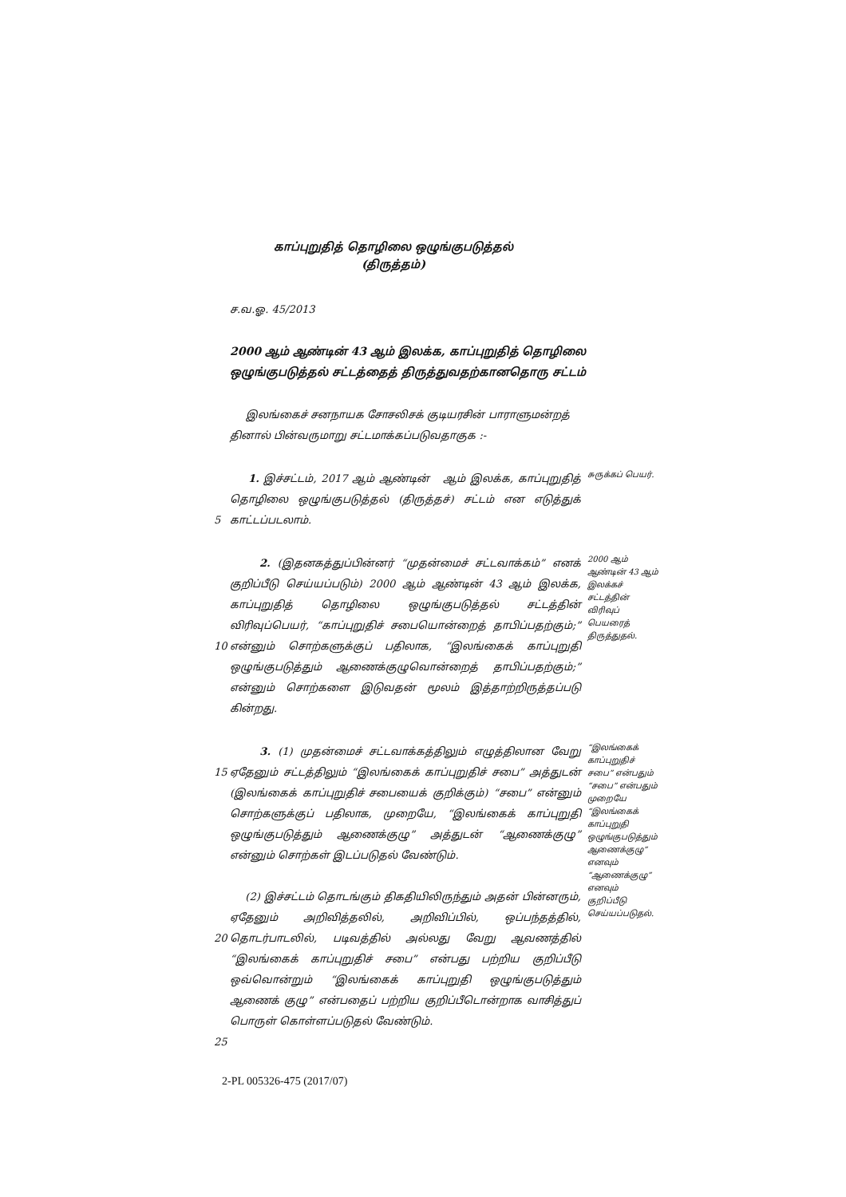காப்புறுதித் தொழிலை ஒழுங்குபடுத்தல்
(திருத்தம்)
ச.வ.ஓ. 45/2013
2000 ஆம் ஆண்டின் 43 ஆம் இலக்க, காப்புறுதித் தொழிலை ஒழுங்குபடுத்தல் சட்டத்தைத் திருத்துவதற்கானதொரு சட்டம்
இலங்கைச் சனநாயக சோசலிசக் குடியரசின் பாராளுமன்றத் தினால் பின்வருமாறு சட்டமாக்கப்படுவதாகுக :-
5 1. இச்சட்டம், 2017 ஆம் ஆண்டின் ஆம் இலக்க, காப்புறுதித் தொழிலை ஒழுங்குபடுத்தல் (திருத்தச்) சட்டம் என எடுத்துக் காட்டப்படலாம்.
சுருக்கப் பெயர்.
10 2. (இதனகத்துப்பின்னர் “முதன்மைச் சட்டவாக்கம்” எனக் குறிப்பீடு செய்யப்படும்) 2000 ஆம் ஆண்டின் 43 ஆம் இலக்க, காப்புறுதித் தொழிலை ஒழுங்குபடுத்தல் சட்டத்தின் விரிவுப்பெயர், “காப்புறுதிச் சபையொன்றைத் தாபிப்பதற்கும்;” என்னும் சொற்களுக்குப் பதிலாக, “இலங்கைக் காப்புறுதி ஒழுங்குபடுத்தும் ஆணைக்குழுவொன்றைத் தாபிப்பதற்கும்;” என்னும் சொற்களை இடுவதன் மூலம் இத்தாற்றிருத்தப்படு கின்றது.
2000 ஆம் ஆண்டின் 43 ஆம் இலக்கச் சட்டத்தின் விரிவுப் பெயரைத் திருத்துதல்.
15
20
25
3. (1) முதன்மைச் சட்டவாக்கத்திலும் எழுத்திலான வேறு ஏதேனும் சட்டத்திலும் “இலங்கைக் காப்புறுதிச் சபை” அத்துடன் (இலங்கைக் காப்புறுதிச் சபையைக் குறிக்கும்) “சபை” என்னும் சொற்களுக்குப் பதிலாக, முறையே, “இலங்கைக் காப்புறுதி ஒழுங்குபடுத்தும் ஆணைக்குழு” அத்துடன் “ஆணைக்குழு” என்னும் சொற்கள் இடப்படுதல் வேண்டும்.
(2) இச்சட்டம் தொடங்கும் திகதியிலிருந்தும் அதன் பின்னரும், ஏதேனும் அறிவித்தலில், அறிவிப்பில், ஒப்பந்தத்தில், தொடர்பாடலில், படிவத்தில் அல்லது வேறு ஆவணத்தில் “இலங்கைக் காப்புறுதிச் சபை” என்பது பற்றிய குறிப்பீடு ஒவ்வொன்றும் “இலங்கைக் காப்புறுதி ஒழுங்குபடுத்தும் ஆணைக் குழு” என்பதைப் பற்றிய குறிப்பீடொன்றாக வாசித்துப் பொருள் கொள்ளப்படுதல் வேண்டும்.
“இலங்கைக் காப்புறுதிச் சபை” என்பதும் “சபை” என்பதும் முறையே “இலங்கைக் காப்புறுதி ஒழுங்குபடுத்தும் ஆணைக்குழு” எனவும் “ஆணைக்குழு” எனவும் குறிப்பீடு செய்யப்படுதல்.
2-PL 005326-475 (2017/07)